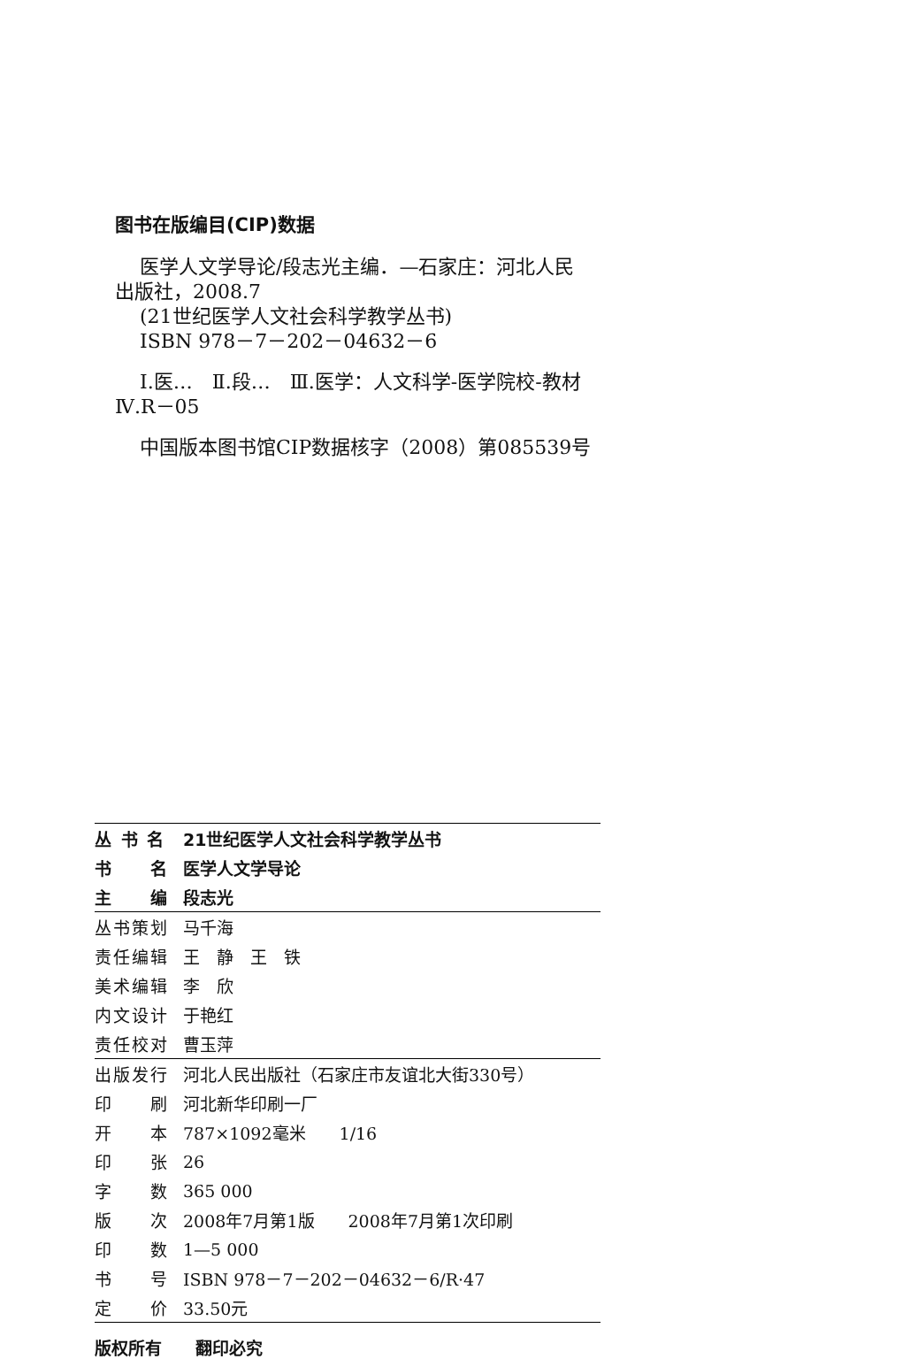图书在版编目(CIP)数据
医学人文学导论/段志光主编．—石家庄：河北人民出版社，2008.7
(21世纪医学人文社会科学教学丛书)
ISBN 978－7－202－04632－6
Ⅰ.医…　Ⅱ.段…　Ⅲ.医学：人文科学-医学院校-教材　Ⅳ.R－05
中国版本图书馆CIP数据核字（2008）第085539号
| 丛 书 名 | 21世纪医学人文社会科学教学丛书 |
| 书 名 | 医学人文学导论 |
| 主 编 | 段志光 |
| 丛书策划 | 马千海 |
| 责任编辑 | 王 静 王 铁 |
| 美术编辑 | 李 欣 |
| 内文设计 | 于艳红 |
| 责任校对 | 曹玉萍 |
| 出版发行 | 河北人民出版社（石家庄市友谊北大街330号） |
| 印 刷 | 河北新华印刷一厂 |
| 开 本 | 787×1092毫米 1/16 |
| 印 张 | 26 |
| 字 数 | 365 000 |
| 版 次 | 2008年7月第1版 2008年7月第1次印刷 |
| 印 数 | 1—5 000 |
| 书 号 | ISBN 978－7－202－04632－6/R·47 |
| 定 价 | 33.50元 |
版权所有　　翻印必究